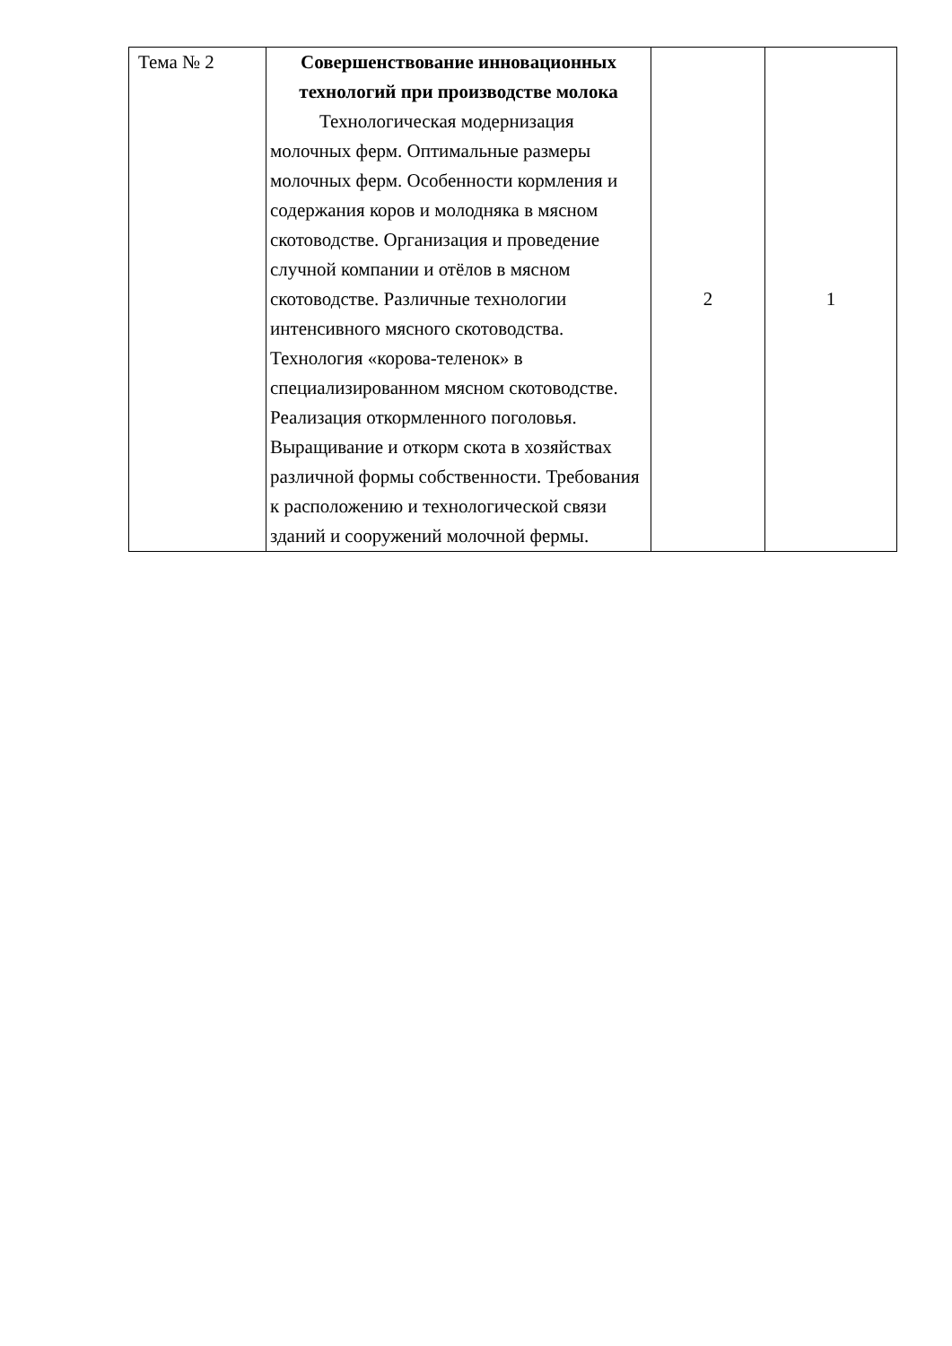| Тема № 2 | Совершенствование инновационных технологий при производстве молока Технологическая модернизация молочных ферм. Оптимальные размеры молочных ферм. Особенности кормления и содержания коров и молодняка в мясном скотоводстве. Организация и проведение случной компании и отёлов в мясном скотоводстве. Различные технологии интенсивного мясного скотоводства. Технология «корова-теленок» в специализированном мясном скотоводстве. Реализация откормленного поголовья. Выращивание и откорм скота в хозяйствах различной формы собственности. Требования к расположению и технологической связи зданий и сооружений молочной фермы. | 2 | 1 |